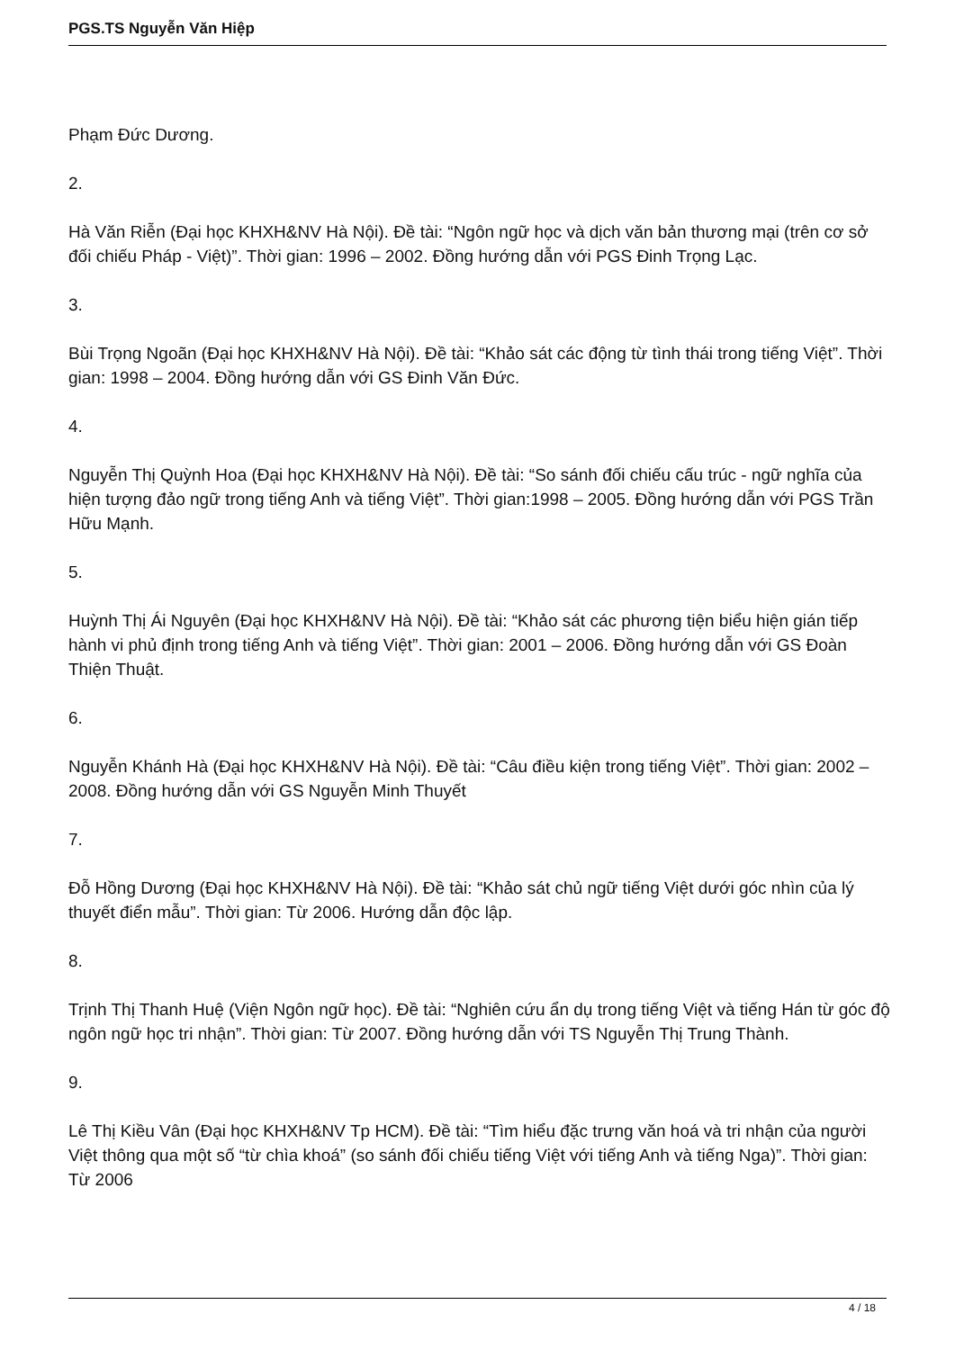PGS.TS Nguyễn Văn Hiệp
Phạm Đức Dương.
2.
Hà Văn Riễn (Đại học KHXH&NV Hà Nội). Đề tài: “Ngôn ngữ học và dịch văn bản thương mại (trên cơ sở đối chiếu Pháp - Việt)”. Thời gian: 1996 – 2002. Đồng hướng dẫn với PGS Đinh Trọng Lạc.
3.
Bùi Trọng Ngoãn (Đại học KHXH&NV Hà Nội). Đề tài: “Khảo sát các động từ tình thái trong tiếng Việt”. Thời gian: 1998 – 2004. Đồng hướng dẫn với GS Đinh Văn Đức.
4.
Nguyễn Thị Quỳnh Hoa (Đại học KHXH&NV Hà Nội). Đề tài: “So sánh đối chiếu cấu trúc - ngữ nghĩa của hiện tượng đảo ngữ trong tiếng Anh và tiếng Việt”. Thời gian:1998 – 2005. Đồng hướng dẫn với PGS Trần Hữu Mạnh.
5.
Huỳnh Thị Ái Nguyên (Đại học KHXH&NV Hà Nội). Đề tài: “Khảo sát các phương tiện biểu hiện gián tiếp hành vi phủ định trong tiếng Anh và tiếng Việt”. Thời gian: 2001 – 2006. Đồng hướng dẫn với GS Đoàn Thiện Thuật.
6.
Nguyễn Khánh Hà (Đại học KHXH&NV Hà Nội). Đề tài: “Câu điều kiện trong tiếng Việt”. Thời gian: 2002 – 2008. Đồng hướng dẫn với GS Nguyễn Minh Thuyết
7.
Đỗ Hồng Dương (Đại học KHXH&NV Hà Nội). Đề tài: “Khảo sát chủ ngữ tiếng Việt dưới góc nhìn của lý thuyết điển mẫu”. Thời gian: Từ 2006. Hướng dẫn độc lập.
8.
Trịnh Thị Thanh Huệ (Viện Ngôn ngữ học). Đề tài: “Nghiên cứu ẩn dụ trong tiếng Việt và tiếng Hán từ góc độ ngôn ngữ học tri nhận”. Thời gian: Từ 2007. Đồng hướng dẫn với TS Nguyễn Thị Trung Thành.
9.
Lê Thị Kiều Vân (Đại học KHXH&NV Tp HCM). Đề tài: “Tìm hiểu đặc trưng văn hoá và tri nhận của người Việt thông qua một số “từ chìa khoá” (so sánh đối chiếu tiếng Việt với tiếng Anh và tiếng Nga)”. Thời gian: Từ 2006
4 / 18